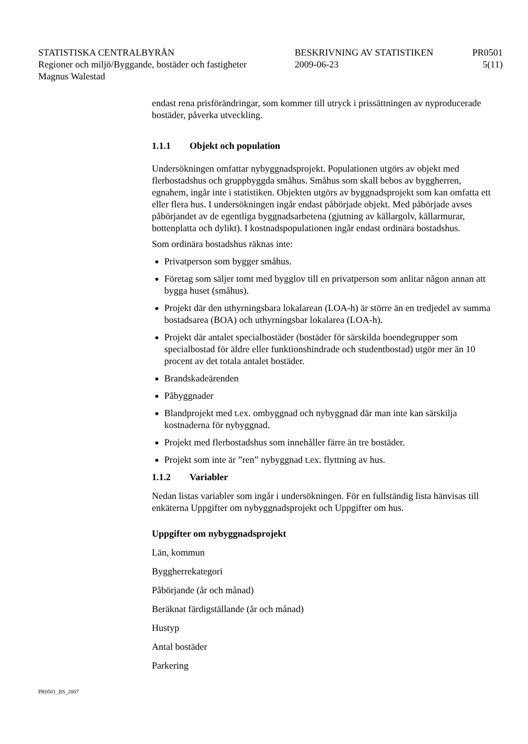| STATISTISKA CENTRALBYRÅN | BESKRIVNING AV STATISTIKEN | PR0501 |
| Regioner och miljö/Byggande, bostäder och fastigheter | 2009-06-23 | 5(11) |
| Magnus Walestad | | |
endast rena prisförändringar, som kommer till utryck i prissättningen av nyproducerade bostäder, påverka utveckling.
1.1.1 Objekt och population
Undersökningen omfattar nybyggnadsprojekt. Populationen utgörs av objekt med flerbostadshus och gruppbyggda småhus. Småhus som skall bebos av byggherren, egnahem, ingår inte i statistiken. Objekten utgörs av byggnadsprojekt som kan omfatta ett eller flera hus. I undersökningen ingår endast påbörjade objekt. Med påbörjade avses påbörjandet av de egentliga byggnadsarbetena (gjutning av källargolv, källarmurar, bottenplatta och dylikt). I kostnadspopulationen ingår endast ordinära bostadshus.
Som ordinära bostadshus räknas inte:
Privatperson som bygger småhus.
Företag som säljer tomt med bygglov till en privatperson som anlitar någon annan att bygga huset (småhus).
Projekt där den uthyrningsbara lokalarean (LOA-h) är större än en tredjedel av summa bostadsarea (BOA) och uthyrningsbar lokalarea (LOA-h).
Projekt där antalet specialbostäder (bostäder för särskilda boendegrupper som specialbostad för äldre eller funktionshindrade och studentbostad) utgör mer än 10 procent av det totala antalet bostäder.
Brandskadeärenden
Påbyggnader
Blandprojekt med t.ex. ombyggnad och nybyggnad där man inte kan särskilja kostnaderna för nybyggnad.
Projekt med flerbostadshus som innehåller färre än tre bostäder.
Projekt som inte är ”ren” nybyggnad t.ex. flyttning av hus.
1.1.2 Variabler
Nedan listas variabler som ingår i undersökningen. För en fullständig lista hänvisas till enkäterna Uppgifter om nybyggnadsprojekt och Uppgifter om hus.
Uppgifter om nybyggnadsprojekt
Län, kommun
Byggherrekategori
Påbörjande (år och månad)
Beräknat färdigställande (år och månad)
Hustyp
Antal bostäder
Parkering
PR0501_BS_2007